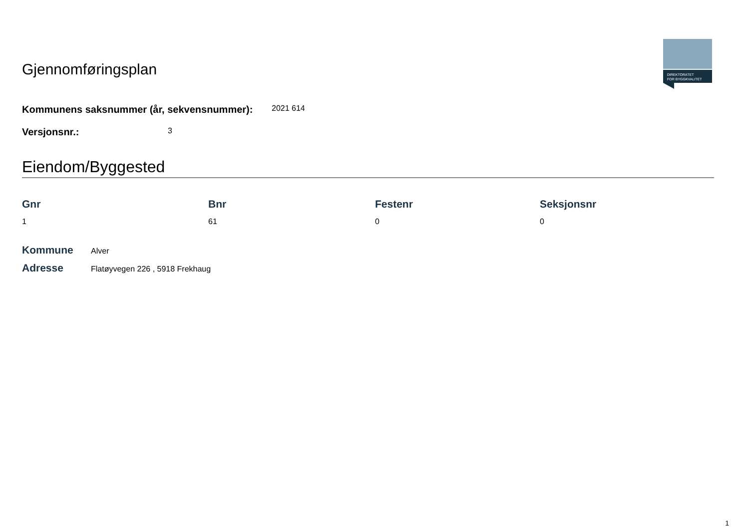Gjennomføringsplan
DIREKTORATET
FOR BYGGKVALITET
Kommunens saksnummer (år, sekvensnummer): 2021 614
Versjonsnr.: 3
Eiendom/Byggested
| Gnr | Bnr | Festenr | Seksjonsnr |
| --- | --- | --- | --- |
| 1 | 61 | 0 | 0 |
Kommune Alver
Adresse Flatøyvegen 226 , 5918 Frekhaug
1